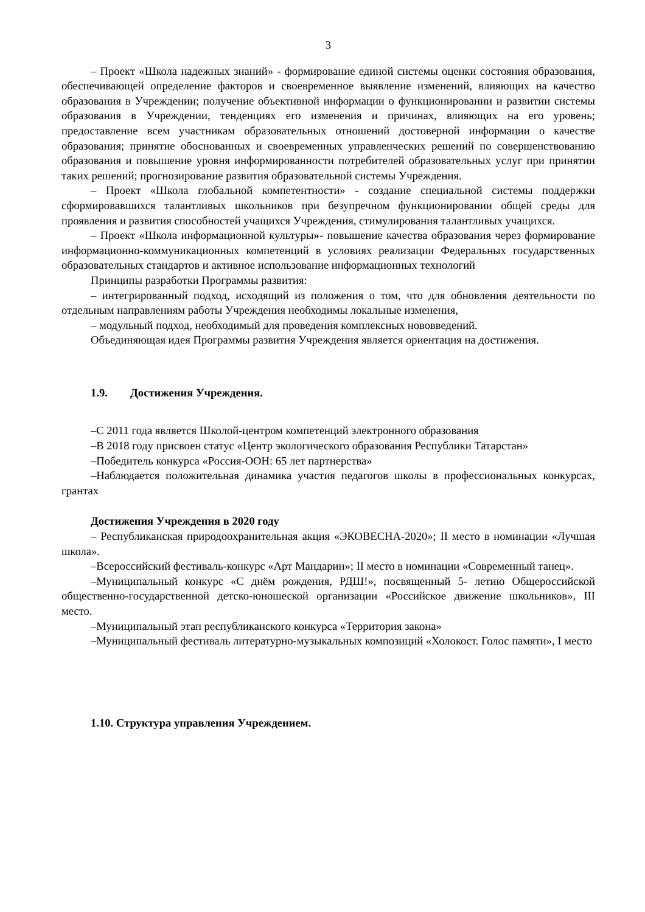3
– Проект «Школа надежных знаний» - формирование единой системы оценки состояния образования, обеспечивающей определение факторов и своевременное выявление изменений, влияющих на качество образования в Учреждении; получение объективной информации о функционировании и развитии системы образования в Учреждении, тенденциях его изменения и причинах, влияющих на его уровень; предоставление всем участникам образовательных отношений достоверной информации о качестве образования; принятие обоснованных и своевременных управленческих решений по совершенствованию образования и повышение уровня информированности потребителей образовательных услуг при принятии таких решений; прогнозирование развития образовательной системы Учреждения.
– Проект «Школа глобальной компетентности» - создание специальной системы поддержки сформировавшихся талантливых школьников при безупречном функционировании общей среды для проявления и развития способностей учащихся Учреждения, стимулирования талантливых учащихся.
– Проект «Школа информационной культуры»- повышение качества образования через формирование информационно-коммуникационных компетенций в условиях реализации Федеральных государственных образовательных стандартов и активное использование информационных технологий
Принципы разработки Программы развития:
– интегрированный подход, исходящий из положения о том, что для обновления деятельности по отдельным направлениям работы Учреждения необходимы локальные изменения,
– модульный подход, необходимый для проведения комплексных нововведений.
Объединяющая идея Программы развития Учреждения является ориентация на достижения.
1.9. Достижения Учреждения.
–С 2011 года является Школой-центром компетенций электронного образования
–В 2018 году присвоен статус «Центр экологического образования Республики Татарстан»
–Победитель конкурса «Россия-ООН: 65 лет партнерства»
–Наблюдается положительная динамика участия педагогов школы в профессиональных конкурсах, грантах
Достижения Учреждения в 2020 году
– Республиканская природоохранительная акция «ЭКОВЕСНА-2020»; II место в номинации «Лучшая школа».
–Всероссийский фестиваль-конкурс «Арт Мандарин»; II место в номинации «Современный танец».
–Муниципальный конкурс «С днём рождения, РДШ!», посвященный 5- летию Общероссийской общественно-государственной детско-юношеской организации «Российское движение школьников», III место.
–Муниципальный этап республиканского конкурса «Территория закона»
–Муниципальный фестиваль литературно-музыкальных композиций «Холокост. Голос памяти», I место
1.10. Структура управления Учреждением.